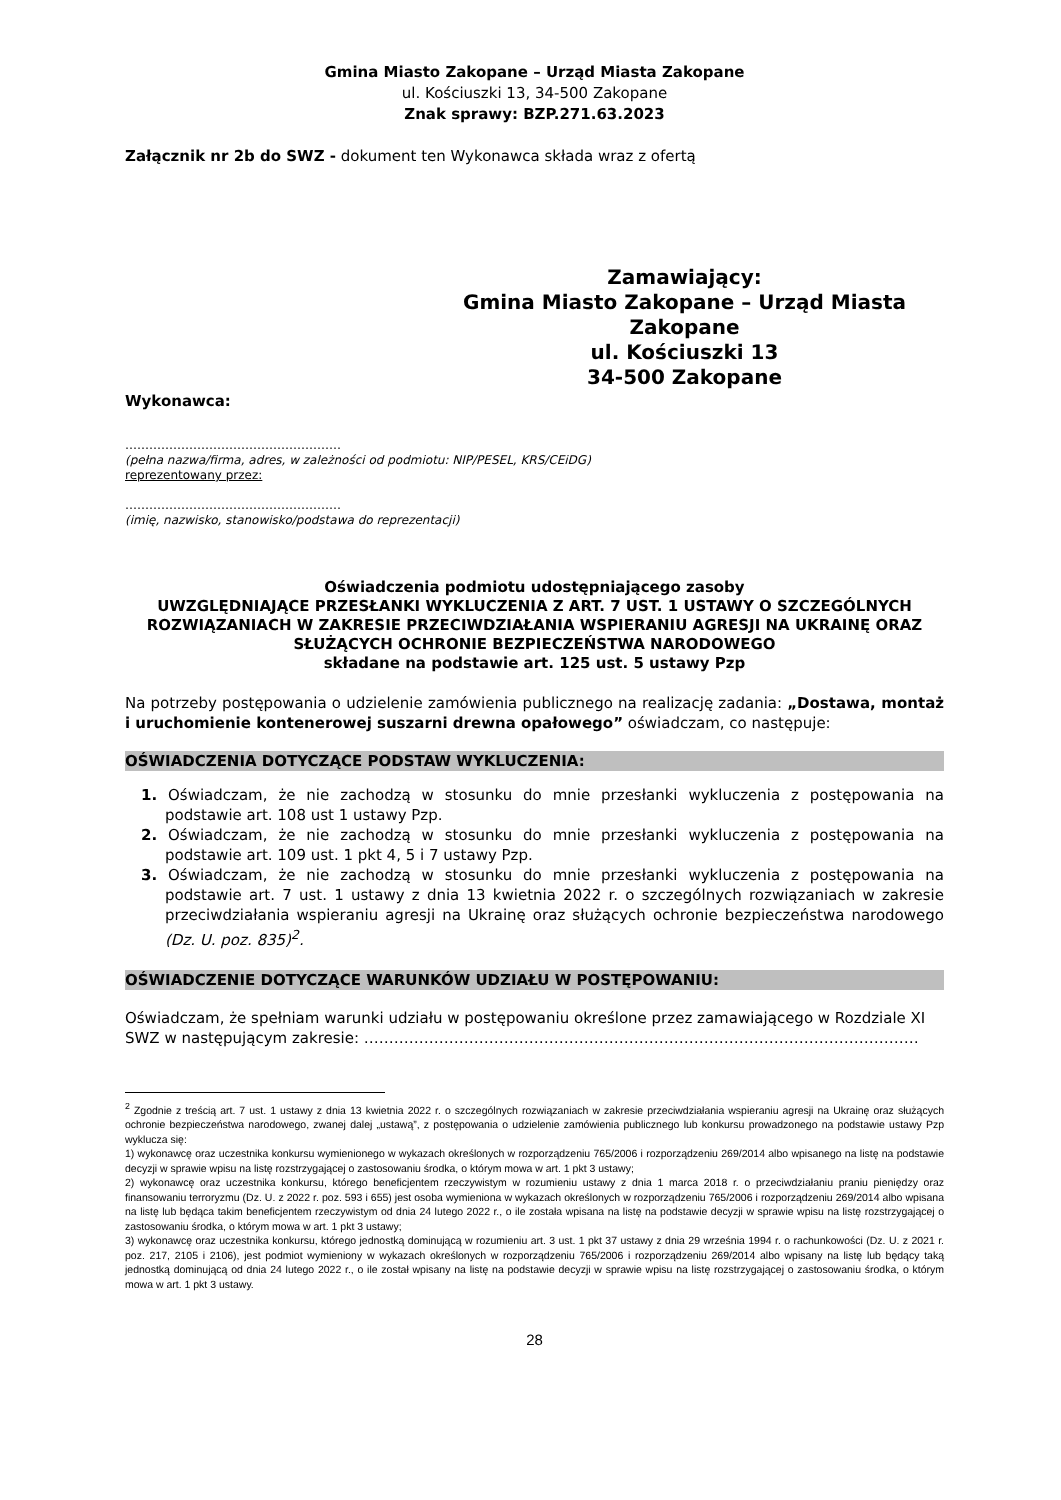Gmina Miasto Zakopane – Urząd Miasta Zakopane
ul. Kościuszki 13, 34-500 Zakopane
Znak sprawy: BZP.271.63.2023
Załącznik nr 2b do SWZ - dokument ten Wykonawca składa wraz z ofertą
Zamawiający:
Gmina Miasto Zakopane – Urząd Miasta
Zakopane
ul. Kościuszki 13
34-500 Zakopane
Wykonawca:
………………………………………………
(pełna nazwa/firma, adres, w zależności od podmiotu: NIP/PESEL, KRS/CEiDG)
reprezentowany przez:
………………………………………………
(imię, nazwisko, stanowisko/podstawa do reprezentacji)
Oświadczenia podmiotu udostępniającego zasoby
UWZGLĘDNIAJĄCE PRZESŁANKI WYKLUCZENIA Z ART. 7 UST. 1 USTAWY O SZCZEGÓLNYCH ROZWIĄZANIACH W ZAKRESIE PRZECIWDZIAŁANIA WSPIERANIU AGRESJI NA UKRAINĘ ORAZ SŁUŻĄCYCH OCHRONIE BEZPIECZEŃSTWA NARODOWEGO
składane na podstawie art. 125 ust. 5 ustawy Pzp
Na potrzeby postępowania o udzielenie zamówienia publicznego na realizację zadania: „Dostawa, montaż i uruchomienie kontenerowej suszarni drewna opałowego” oświadczam, co następuje:
OŚWIADCZENIA DOTYCZĄCE PODSTAW WYKLUCZENIA:
1. Oświadczam, że nie zachodzą w stosunku do mnie przesłanki wykluczenia z postępowania na podstawie art. 108 ust 1 ustawy Pzp.
2. Oświadczam, że nie zachodzą w stosunku do mnie przesłanki wykluczenia z postępowania na podstawie art. 109 ust. 1 pkt 4, 5 i 7 ustawy Pzp.
3. Oświadczam, że nie zachodzą w stosunku do mnie przesłanki wykluczenia z postępowania na podstawie art. 7 ust. 1 ustawy z dnia 13 kwietnia 2022 r. o szczególnych rozwiązaniach w zakresie przeciwdziałania wspieraniu agresji na Ukrainę oraz służących ochronie bezpieczeństwa narodowego (Dz. U. poz. 835)<sup>2</sup>.
OŚWIADCZENIE DOTYCZĄCE WARUNKÓW UDZIAŁU W POSTĘPOWANIU:
Oświadczam, że spełniam warunki udziału w postępowaniu określone przez zamawiającego w Rozdziale XI SWZ w następującym zakresie: …………………………………………………………………………………………………
<sup>2</sup> Zgodnie z treścią art. 7 ust. 1 ustawy z dnia 13 kwietnia 2022 r. o szczególnych rozwiązaniach w zakresie przeciwdziałania wspieraniu agresji na Ukrainę oraz służących ochronie bezpieczeństwa narodowego, zwanej dalej „ustawą”, z postępowania o udzielenie zamówienia publicznego lub konkursu prowadzonego na podstawie ustawy Pzp wyklucza się:
1) wykonawcę oraz uczestnika konkursu wymienionego w wykazach określonych w rozporządzeniu 765/2006 i rozporządzeniu 269/2014 albo wpisanego na listę na podstawie decyzji w sprawie wpisu na listę rozstrzygającej o zastosowaniu środka, o którym mowa w art. 1 pkt 3 ustawy;
2) wykonawcę oraz uczestnika konkursu, którego beneficjentem rzeczywistym w rozumieniu ustawy z dnia 1 marca 2018 r. o przeciwdziałaniu praniu pieniędzy oraz finansowaniu terroryzmu (Dz. U. z 2022 r. poz. 593 i 655) jest osoba wymieniona w wykazach określonych w rozporządzeniu 765/2006 i rozporządzeniu 269/2014 albo wpisana na listę lub będąca takim beneficjentem rzeczywistym od dnia 24 lutego 2022 r., o ile została wpisana na listę na podstawie decyzji w sprawie wpisu na listę rozstrzygającej o zastosowaniu środka, o którym mowa w art. 1 pkt 3 ustawy;
3) wykonawcę oraz uczestnika konkursu, którego jednostką dominującą w rozumieniu art. 3 ust. 1 pkt 37 ustawy z dnia 29 września 1994 r. o rachunkowości (Dz. U. z 2021 r. poz. 217, 2105 i 2106), jest podmiot wymieniony w wykazach określonych w rozporządzeniu 765/2006 i rozporządzeniu 269/2014 albo wpisany na listę lub będący taką jednostką dominującą od dnia 24 lutego 2022 r., o ile został wpisany na listę na podstawie decyzji w sprawie wpisu na listę rozstrzygającej o zastosowaniu środka, o którym mowa w art. 1 pkt 3 ustawy.
28